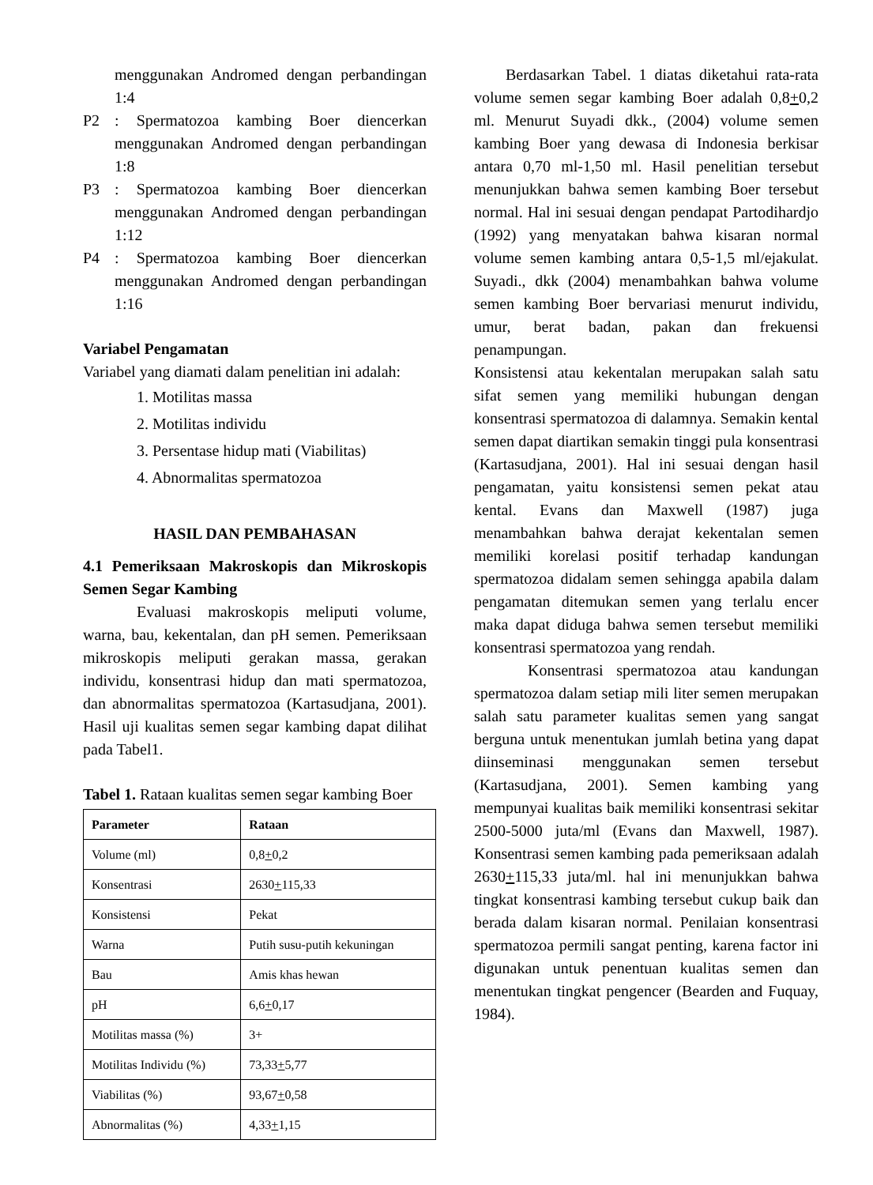menggunakan Andromed dengan per­bandingan 1:4
P2: Spermatozoa kambing Boer diencer­kan menggunakan Andromed dengan per­bandingan 1:8
P3: Spermatozoa kambing Boer diencerkan menggunakan Andromed dengan per­bandingan 1:12
P4: Spermatozoa kambing Boer diencerkan menggunakan Andromed dengan per­bandingan 1:16
Variabel Pengamatan
Variabel yang diamati dalam penelitian ini adalah:
1. Motilitas massa
2. Motilitas individu
3. Persentase hidup mati (Viabilitas)
4. Abnormalitas spermatozoa
HASIL DAN PEMBAHASAN
4.1 Pemeriksaan Makroskopis dan Mikros­kopis Semen Segar Kambing
Evaluasi makroskopis meliputi volume, warna, bau, kekentalan, dan pH semen. Pemeriksaan mikroskopis meliputi gerakan massa, gerakan individu, konsentrasi hidup dan mati spermatozoa, dan abnormalitas spermato­zoa (Kartasudjana, 2001). Hasil uji kualitas se­men segar kambing dapat dilihat pada Tabel1.
Tabel 1. Rataan kualitas semen segar kambing Boer
| Parameter | Rataan |
| --- | --- |
| Volume (ml) | 0,8 + 0,2 |
| Konsentrasi | 2630 + 115,33 |
| Konsistensi | Pekat |
| Warna | Putih susu-putih kekuningan |
| Bau | Amis khas hewan |
| pH | 6,6 + 0,17 |
| Motilitas massa (%) | 3+ |
| Motilitas Individu (%) | 73,33 + 5,77 |
| Viabilitas (%) | 93,67 + 0,58 |
| Abnormalitas (%) | 4,33 + 1,15 |
Berdasarkan Tabel. 1 diatas diketahui ra­ta-rata volume semen segar kambing Boer ada­lah 0,8+0,2 ml. Menurut Suyadi dkk., (2004) volume semen kambing Boer yang dewasa di Indonesia berkisar antara 0,70 ml-1,50 ml. Hasil penelitian tersebut menunjukkan bahwa semen kambing Boer tersebut normal. Hal ini sesuai dengan pendapat Partodihardjo (1992) yang menyatakan bahwa kisaran normal volume se­men kambing antara 0,5-1,5 ml/ejakulat. Suyadi., dkk (2004) menambahkan bahwa vol­ume semen kambing Boer bervariasi menurut individu, umur, berat badan, pakan dan frekuen­si penampungan.
Konsistensi atau kekentalan merupakan salah satu sifat semen yang memiliki hubungan dengan konsentrasi spermatozoa di dalamnya. Semakin kental semen dapat diartikan semakin tinggi pula konsentrasi (Kartasudjana, 2001). Hal ini sesuai dengan hasil pengamatan, yaitu konsistensi semen pekat atau kental. Evans dan Maxwell (1987) juga menambahkan bahwa de­rajat kekentalan semen memiliki korelasi positif terhadap kandungan spermatozoa didalam se­men sehingga apabila dalam pengamatan ditemukan semen yang terlalu encer maka dapat diduga bahwa semen tersebut memiliki konsen­trasi spermatozoa yang rendah.
Konsentrasi spermatozoa atau kan­dungan spermatozoa dalam setiap mili liter se­men merupakan salah satu parameter kualitas semen yang sangat berguna untuk menentukan jumlah betina yang dapat diinseminasi menggunakan semen tersebut (Kartasudjana, 2001). Semen kambing yang mempunyai kuali­tas baik memiliki konsentrasi sekitar 2500-5000 juta/ml (Evans dan Maxwell, 1987). Konsentrasi semen kambing pada pemeriksaan adalah 2630+115,33 juta/ml. hal ini menunjukkan bahwa tingkat konsentrasi kambing tersebut cukup baik dan berada dalam kisaran normal. Penilaian konsentrasi spermatozoa permili san­gat penting, karena factor ini digunakan untuk penentuan kualitas semen dan menentukan tingkat pengencer (Bearden and Fuquay, 1984).